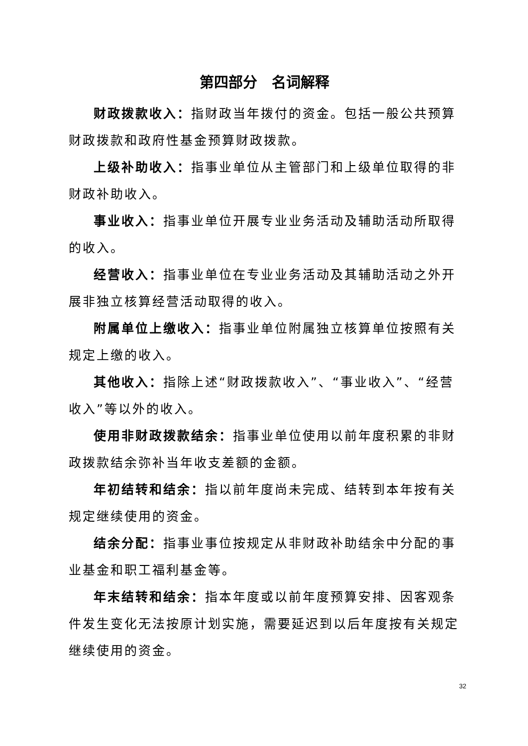第四部分　名词解释
财政拨款收入：指财政当年拨付的资金。包括一般公共预算财政拨款和政府性基金预算财政拨款。
上级补助收入：指事业单位从主管部门和上级单位取得的非财政补助收入。
事业收入：指事业单位开展专业业务活动及辅助活动所取得的收入。
经营收入：指事业单位在专业业务活动及其辅助活动之外开展非独立核算经营活动取得的收入。
附属单位上缴收入：指事业单位附属独立核算单位按照有关规定上缴的收入。
其他收入：指除上述“财政拨款收入”、“事业收入”、“经营收入”等以外的收入。
使用非财政拨款结余：指事业单位使用以前年度积累的非财政拨款结余弥补当年收支差额的金额。
年初结转和结余：指以前年度尚未完成、结转到本年按有关规定继续使用的资金。
结余分配：指事业事位按规定从非财政补助结余中分配的事业基金和职工福利基金等。
年末结转和结余：指本年度或以前年度预算安排、因客观条件发生变化无法按原计划实施，需要延迟到以后年度按有关规定继续使用的资金。
32